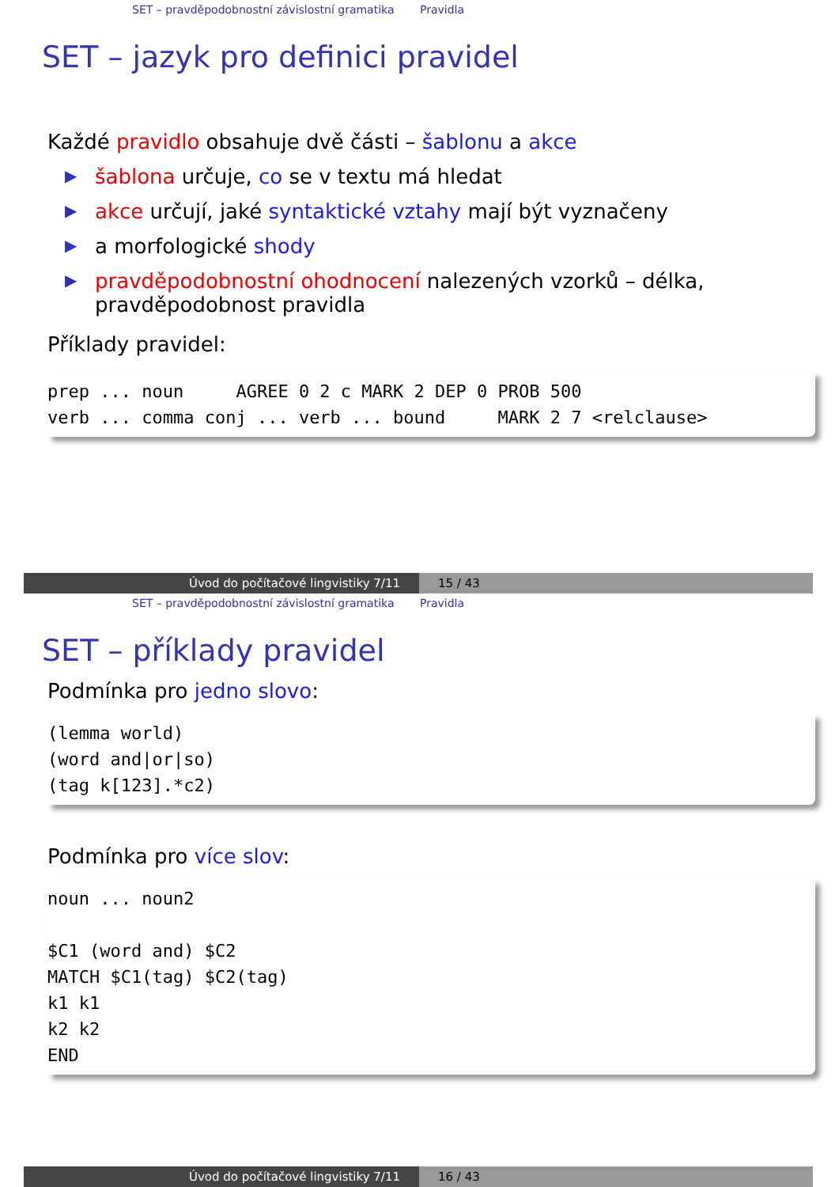SET – pravděpodobnostní závislostní gramatika Pravidla
SET – jazyk pro definici pravidel
Každé pravidlo obsahuje dvě části – šablonu a akce
▶ šablona určuje, co se v textu má hledat
▶ akce určují, jaké syntaktické vztahy mají být vyznačeny
▶ a morfologické shody
▶ pravděpodobnostní ohodnocení nalezených vzorků – délka, pravděpodobnost pravidla
Příklady pravidel:
prep ... noun     AGREE 0 2 c MARK 2 DEP 0 PROB 500
verb ... comma conj ... verb ... bound     MARK 2 7 <relclause>
Úvod do počítačové lingvistiky 7/11 15 / 43
SET – pravděpodobnostní závislostní gramatika Pravidla
SET – příklady pravidel
Podmínka pro jedno slovo:
(lemma world)
(word and|or|so)
(tag k[123].*c2)
Podmínka pro více slov:
noun ... noun2

$C1 (word and) $C2
MATCH $C1(tag) $C2(tag)
k1 k1
k2 k2
END
Úvod do počítačové lingvistiky 7/11 16 / 43